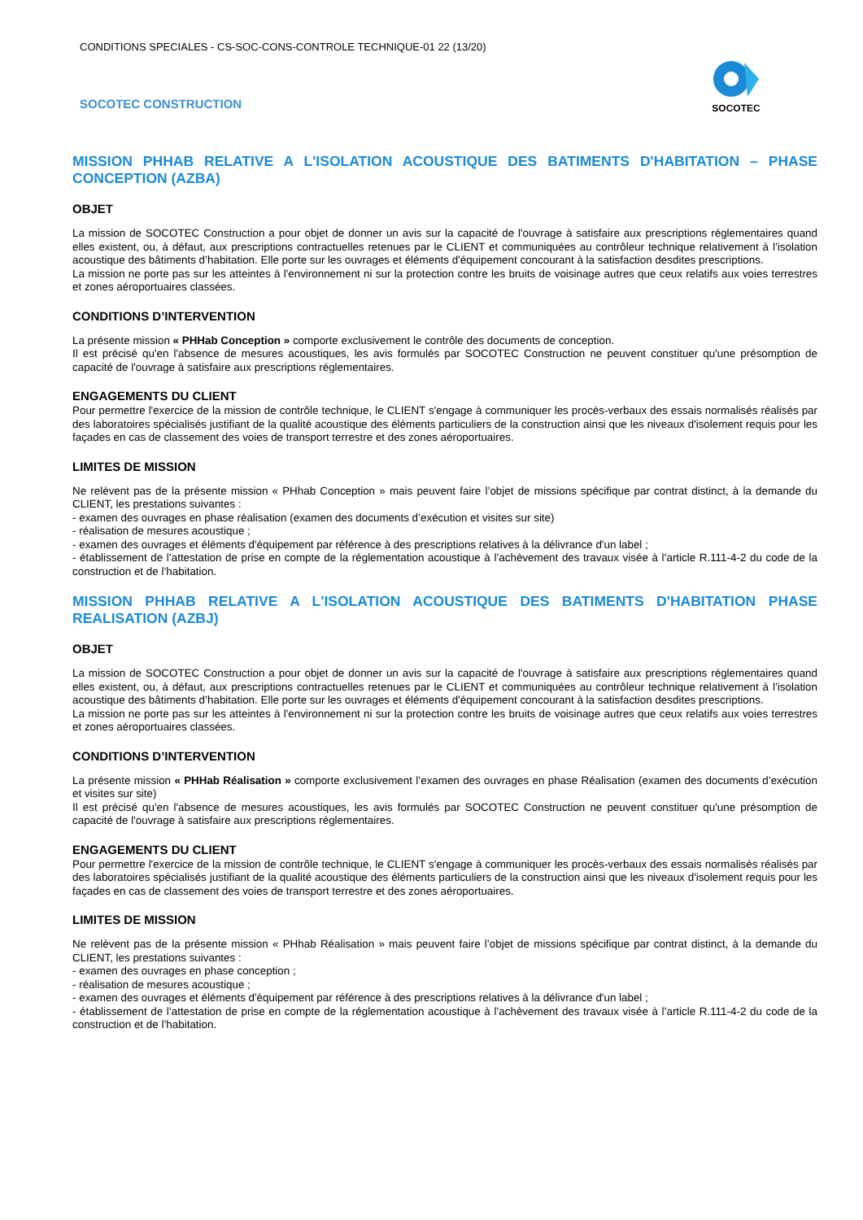CONDITIONS SPECIALES - CS-SOC-CONS-CONTROLE TECHNIQUE-01 22 (13/20)
SOCOTEC CONSTRUCTION
SOCOTEC
MISSION PHHAB RELATIVE A L'ISOLATION ACOUSTIQUE DES BATIMENTS D'HABITATION – PHASE CONCEPTION (AZBA)
OBJET
La mission de SOCOTEC Construction a pour objet de donner un avis sur la capacité de l'ouvrage à satisfaire aux prescriptions réglementaires quand elles existent, ou, à défaut, aux prescriptions contractuelles retenues par le CLIENT et communiquées au contrôleur technique relativement à l’isolation acoustique des bâtiments d’habitation. Elle porte sur les ouvrages et éléments d'équipement concourant à la satisfaction desdites prescriptions.
La mission ne porte pas sur les atteintes à l'environnement ni sur la protection contre les bruits de voisinage autres que ceux relatifs aux voies terrestres et zones aéroportuaires classées.
CONDITIONS D’INTERVENTION
La présente mission « PHHab Conception » comporte exclusivement le contrôle des documents de conception.
Il est précisé qu'en l'absence de mesures acoustiques, les avis formulés par SOCOTEC Construction ne peuvent constituer qu'une présomption de capacité de l'ouvrage à satisfaire aux prescriptions réglementaires.
ENGAGEMENTS DU CLIENT
Pour permettre l'exercice de la mission de contrôle technique, le CLIENT s'engage à communiquer les procès-verbaux des essais normalisés réalisés par des laboratoires spécialisés justifiant de la qualité acoustique des éléments particuliers de la construction ainsi que les niveaux d'isolement requis pour les façades en cas de classement des voies de transport terrestre et des zones aéroportuaires.
LIMITES DE MISSION
Ne relèvent pas de la présente mission « PHhab Conception » mais peuvent faire l’objet de missions spécifique par contrat distinct, à la demande du CLIENT, les prestations suivantes :
- examen des ouvrages en phase réalisation (examen des documents d’exécution et visites sur site)
- réalisation de mesures acoustique ;
- examen des ouvrages et éléments d'équipement par référence à des prescriptions relatives à la délivrance d'un label ;
- établissement de l’attestation de prise en compte de la réglementation acoustique à l’achèvement des travaux visée à l’article R.111-4-2 du code de la construction et de l’habitation.
MISSION PHHAB RELATIVE A L'ISOLATION ACOUSTIQUE DES BATIMENTS D'HABITATION PHASE REALISATION (AZBJ)
OBJET
La mission de SOCOTEC Construction a pour objet de donner un avis sur la capacité de l'ouvrage à satisfaire aux prescriptions réglementaires quand elles existent, ou, à défaut, aux prescriptions contractuelles retenues par le CLIENT et communiquées au contrôleur technique relativement à l’isolation acoustique des bâtiments d’habitation. Elle porte sur les ouvrages et éléments d'équipement concourant à la satisfaction desdites prescriptions.
La mission ne porte pas sur les atteintes à l'environnement ni sur la protection contre les bruits de voisinage autres que ceux relatifs aux voies terrestres et zones aéroportuaires classées.
CONDITIONS D’INTERVENTION
La présente mission « PHHab Réalisation » comporte exclusivement l’examen des ouvrages en phase Réalisation (examen des documents d’exécution et visites sur site)
Il est précisé qu'en l'absence de mesures acoustiques, les avis formulés par SOCOTEC Construction ne peuvent constituer qu'une présomption de capacité de l'ouvrage à satisfaire aux prescriptions réglementaires.
ENGAGEMENTS DU CLIENT
Pour permettre l'exercice de la mission de contrôle technique, le CLIENT s'engage à communiquer les procès-verbaux des essais normalisés réalisés par des laboratoires spécialisés justifiant de la qualité acoustique des éléments particuliers de la construction ainsi que les niveaux d'isolement requis pour les façades en cas de classement des voies de transport terrestre et des zones aéroportuaires.
LIMITES DE MISSION
Ne relèvent pas de la présente mission « PHhab Réalisation » mais peuvent faire l’objet de missions spécifique par contrat distinct, à la demande du CLIENT, les prestations suivantes :
- examen des ouvrages en phase conception ;
- réalisation de mesures acoustique ;
- examen des ouvrages et éléments d'équipement par référence à des prescriptions relatives à la délivrance d'un label ;
- établissement de l’attestation de prise en compte de la réglementation acoustique à l’achèvement des travaux visée à l’article R.111-4-2 du code de la construction et de l’habitation.